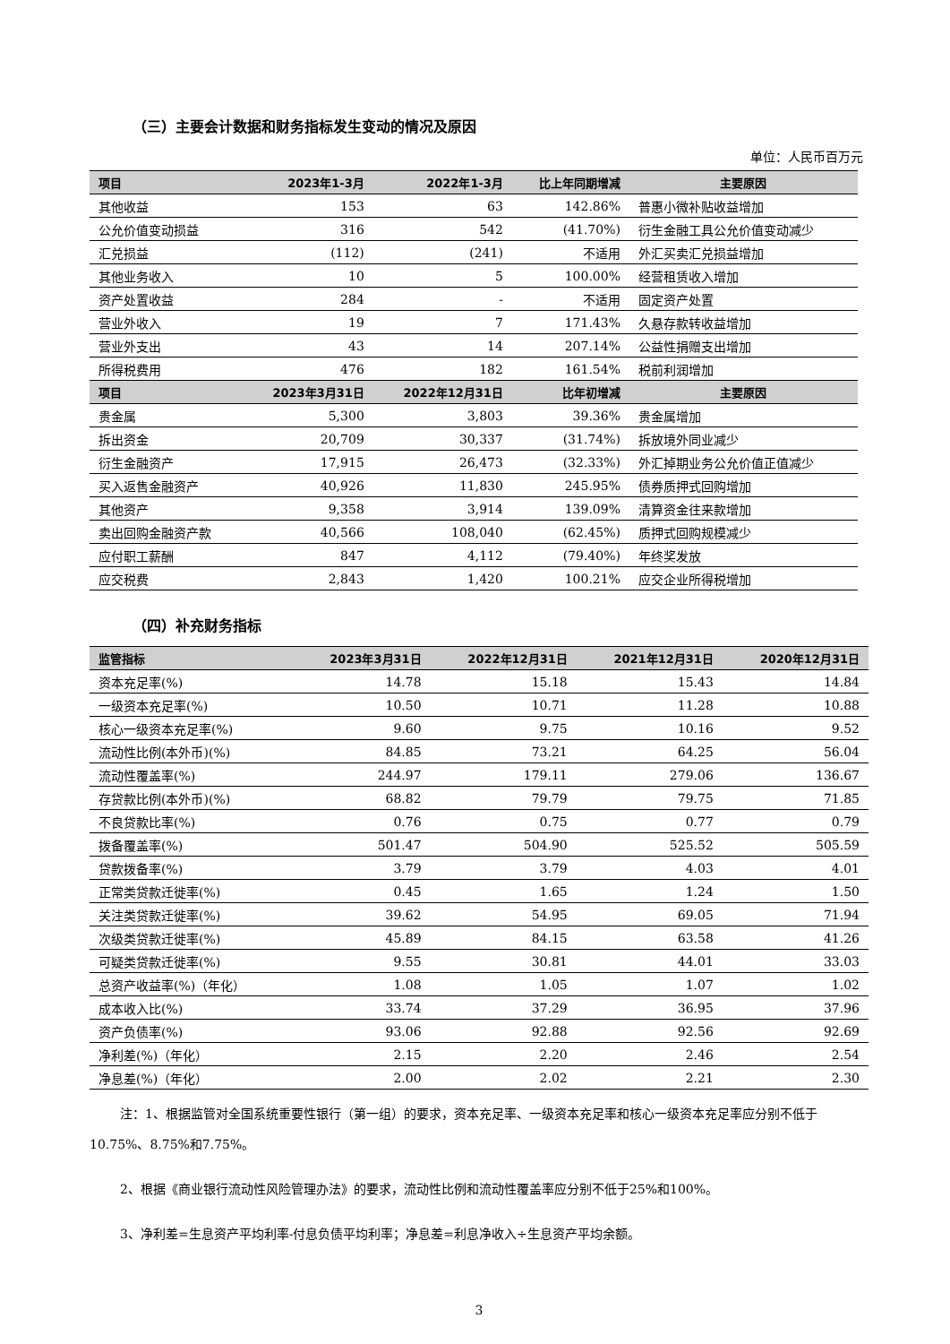（三）主要会计数据和财务指标发生变动的情况及原因
单位：人民币百万元
| 项目 | 2023年1-3月 | 2022年1-3月 | 比上年同期增减 | 主要原因 |
| --- | --- | --- | --- | --- |
| 其他收益 | 153 | 63 | 142.86% | 普惠小微补贴收益增加 |
| 公允价值变动损益 | 316 | 542 | (41.70%) | 衍生金融工具公允价值变动减少 |
| 汇兑损益 | (112) | (241) | 不适用 | 外汇买卖汇兑损益增加 |
| 其他业务收入 | 10 | 5 | 100.00% | 经营租赁收入增加 |
| 资产处置收益 | 284 | - | 不适用 | 固定资产处置 |
| 营业外收入 | 19 | 7 | 171.43% | 久悬存款转收益增加 |
| 营业外支出 | 43 | 14 | 207.14% | 公益性捐赠支出增加 |
| 所得税费用 | 476 | 182 | 161.54% | 税前利润增加 |
| 项目 | 2023年3月31日 | 2022年12月31日 | 比年初增减 | 主要原因 |
| 贵金属 | 5,300 | 3,803 | 39.36% | 贵金属增加 |
| 拆出资金 | 20,709 | 30,337 | (31.74%) | 拆放境外同业减少 |
| 衍生金融资产 | 17,915 | 26,473 | (32.33%) | 外汇掉期业务公允价值正值减少 |
| 买入返售金融资产 | 40,926 | 11,830 | 245.95% | 债券质押式回购增加 |
| 其他资产 | 9,358 | 3,914 | 139.09% | 清算资金往来款增加 |
| 卖出回购金融资产款 | 40,566 | 108,040 | (62.45%) | 质押式回购规模减少 |
| 应付职工薪酬 | 847 | 4,112 | (79.40%) | 年终奖发放 |
| 应交税费 | 2,843 | 1,420 | 100.21% | 应交企业所得税增加 |
（四）补充财务指标
| 监管指标 | 2023年3月31日 | 2022年12月31日 | 2021年12月31日 | 2020年12月31日 |
| --- | --- | --- | --- | --- |
| 资本充足率(%) | 14.78 | 15.18 | 15.43 | 14.84 |
| 一级资本充足率(%) | 10.50 | 10.71 | 11.28 | 10.88 |
| 核心一级资本充足率(%) | 9.60 | 9.75 | 10.16 | 9.52 |
| 流动性比例(本外币)(%) | 84.85 | 73.21 | 64.25 | 56.04 |
| 流动性覆盖率(%) | 244.97 | 179.11 | 279.06 | 136.67 |
| 存贷款比例(本外币)(%) | 68.82 | 79.79 | 79.75 | 71.85 |
| 不良贷款比率(%) | 0.76 | 0.75 | 0.77 | 0.79 |
| 拨备覆盖率(%) | 501.47 | 504.90 | 525.52 | 505.59 |
| 贷款拨备率(%) | 3.79 | 3.79 | 4.03 | 4.01 |
| 正常类贷款迁徙率(%) | 0.45 | 1.65 | 1.24 | 1.50 |
| 关注类贷款迁徙率(%) | 39.62 | 54.95 | 69.05 | 71.94 |
| 次级类贷款迁徙率(%) | 45.89 | 84.15 | 63.58 | 41.26 |
| 可疑类贷款迁徙率(%) | 9.55 | 30.81 | 44.01 | 33.03 |
| 总资产收益率(%)（年化） | 1.08 | 1.05 | 1.07 | 1.02 |
| 成本收入比(%) | 33.74 | 37.29 | 36.95 | 37.96 |
| 资产负债率(%) | 93.06 | 92.88 | 92.56 | 92.69 |
| 净利差(%)（年化） | 2.15 | 2.20 | 2.46 | 2.54 |
| 净息差(%)（年化） | 2.00 | 2.02 | 2.21 | 2.30 |
注：1、根据监管对全国系统重要性银行（第一组）的要求，资本充足率、一级资本充足率和核心一级资本充足率应分别不低于10.75%、8.75%和7.75%。
2、根据《商业银行流动性风险管理办法》的要求，流动性比例和流动性覆盖率应分别不低于25%和100%。
3、净利差=生息资产平均利率-付息负债平均利率；净息差=利息净收入÷生息资产平均余额。
3